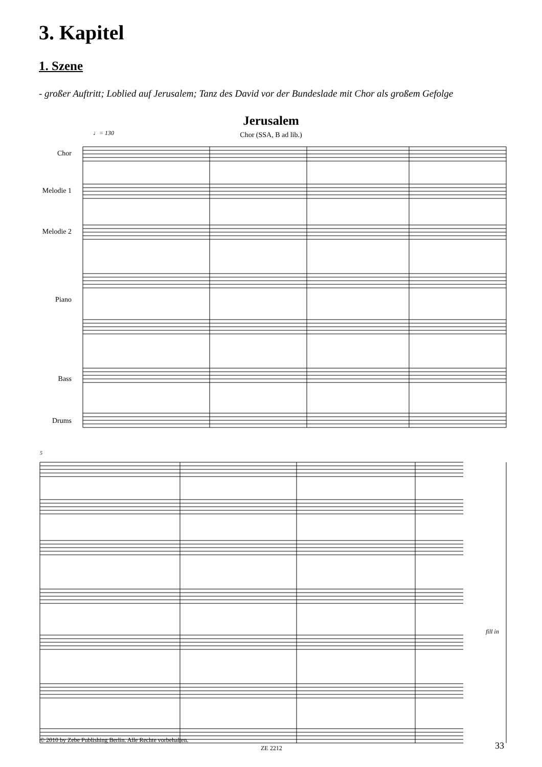3. Kapitel
1. Szene
- großer Auftritt; Loblied auf Jerusalem; Tanz des David vor der Bundeslade mit Chor als großem Gefolge
Jerusalem
Chor (SSA, B ad lib.) ♩= 130
Chor
Melodie 1
Melodie 2
Piano
Bass
Drums
5
fill in
© 2010 by Zebe Publishing Berlin. Alle Rechte vorbehalten.
ZE 2212 33